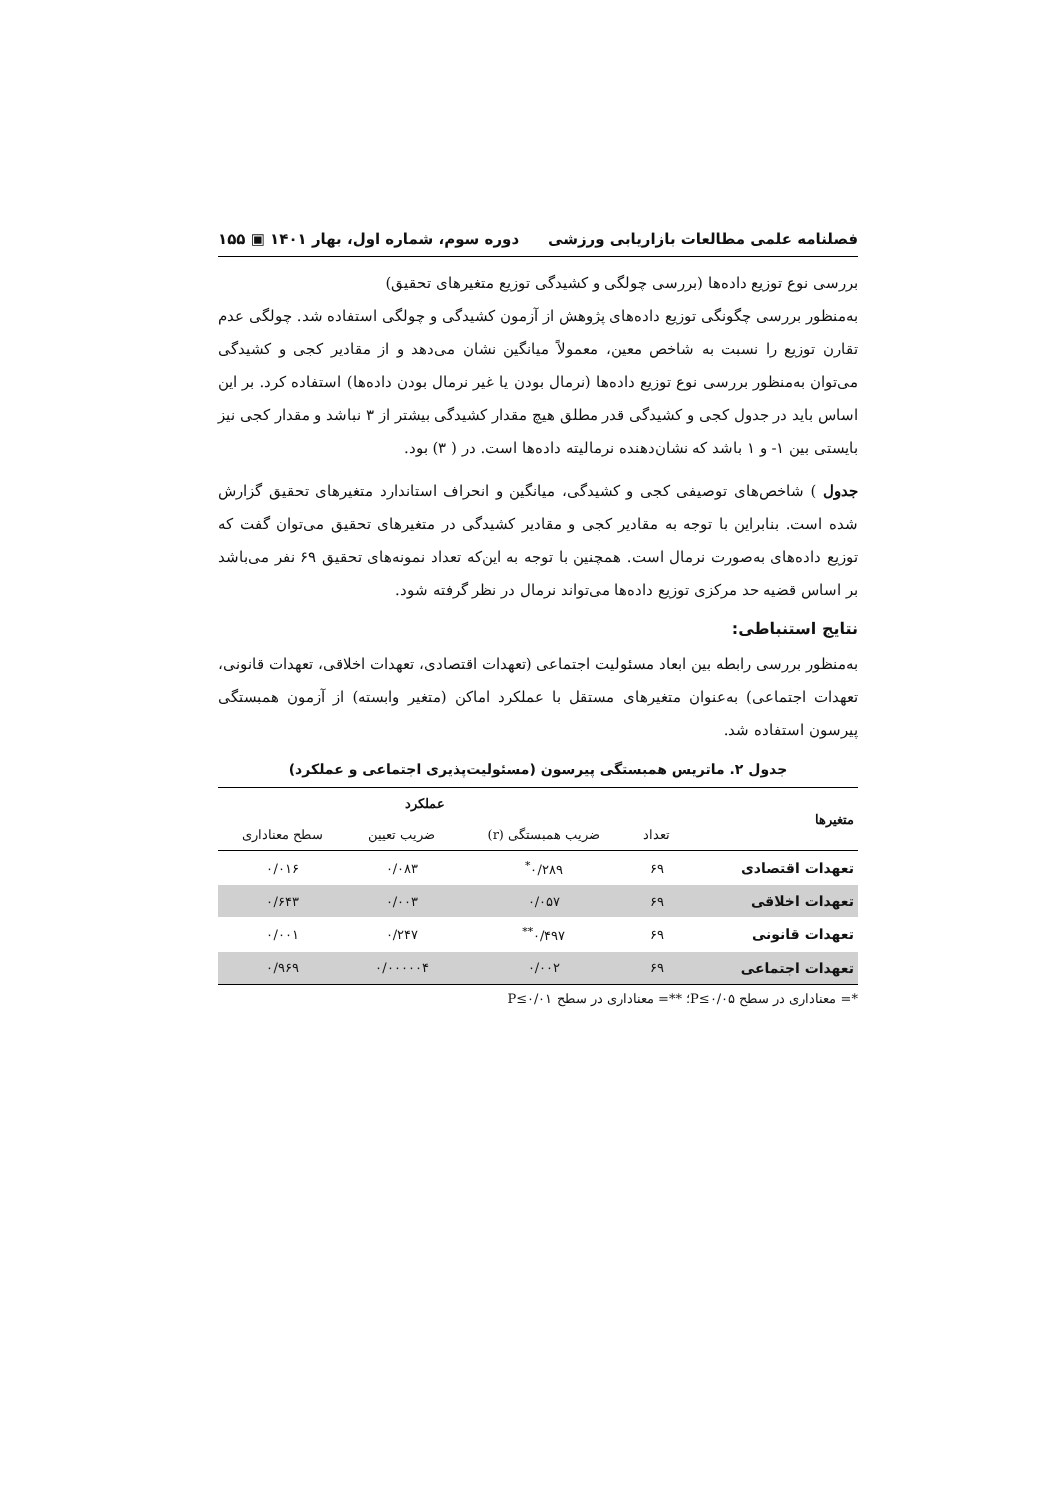فصلنامه علمی مطالعات بازاریابی ورزشی دوره سوم، شماره اول، بهار ۱۴۰۱ ▣ ۱۵۵
بررسی نوع توزیع داده‌ها (بررسی چولگی و کشیدگی توزیع متغیرهای تحقیق)
به‌منظور بررسی چگونگی توزیع داده‌های پژوهش از آزمون کشیدگی و چولگی استفاده شد. چولگی عدم تقارن توزیع را نسبت به شاخص معین، معمولاً میانگین نشان می‌دهد و از مقادیر کجی و کشیدگی می‌توان به‌منظور بررسی نوع توزیع داده‌ها (نرمال بودن یا غیر نرمال بودن داده‌ها) استفاده کرد. بر این اساس باید در جدول کجی و کشیدگی قدر مطلق هیچ مقدار کشیدگی بیشتر از ۳ نباشد و مقدار کجی نیز بایستی بین ۱- و ۱ باشد که نشان‌دهنده نرمالیته داده‌ها است. در ( ۳) بود.
جدول ) شاخص‌های توصیفی کجی و کشیدگی، میانگین و انحراف استاندارد متغیرهای تحقیق گزارش شده است. بنابراین با توجه به مقادیر کجی و مقادیر کشیدگی در متغیرهای تحقیق می‌توان گفت که توزیع داده‌های به‌صورت نرمال است. همچنین با توجه به این‌که تعداد نمونه‌های تحقیق ۶۹ نفر می‌باشد بر اساس قضیه حد مرکزی توزیع داده‌ها می‌تواند نرمال در نظر گرفته شود.
نتایج استنباطی:
به‌منظور بررسی رابطه بین ابعاد مسئولیت اجتماعی (تعهدات اقتصادی، تعهدات اخلاقی، تعهدات قانونی، تعهدات اجتماعی) به‌عنوان متغیرهای مستقل با عملکرد اماکن (متغیر وابسته) از آزمون همبستگی پیرسون استفاده شد.
جدول ۲. ماتریس همبستگی پیرسون (مسئولیت‌پذیری اجتماعی و عملکرد)
| متغیرها | | عملکرد | | |
| --- | --- | --- | --- | --- |
| | تعداد | ضریب همبستگی (r) | ضریب تعیین | سطح معناداری |
| تعهدات اقتصادی | ۶۹ | ۰/۲۸۹<sup>*</sup> | ۰/۰۸۳ | ۰/۰۱۶ |
| تعهدات اخلاقی | ۶۹ | ۰/۰۵۷ | ۰/۰۰۳ | ۰/۶۴۳ |
| تعهدات قانونی | ۶۹ | ۰/۴۹۷<sup>**</sup> | ۰/۲۴۷ | ۰/۰۰۱ |
| تعهدات اجتماعی | ۶۹ | ۰/۰۰۲ | ۰/۰۰۰۰۰۴ | ۰/۹۶۹ |
*= معناداری در سطح P≤۰/۰۵؛ **= معناداری در سطح P≤۰/۰۱